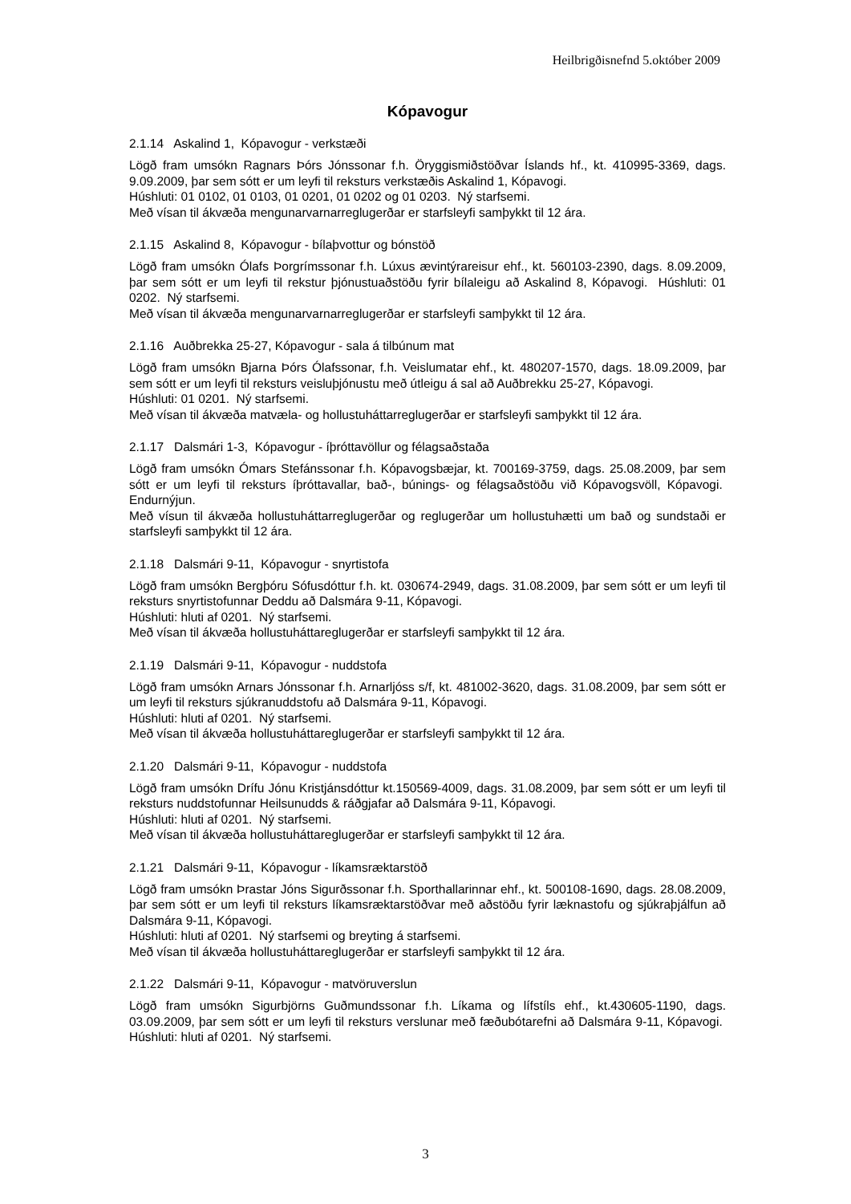Heilbrigðisnefnd 5.október 2009
Kópavogur
2.1.14 Askalind 1, Kópavogur - verkstæði
Lögð fram umsókn Ragnars Þórs Jónssonar f.h. Öryggismiðstöðvar Íslands hf., kt. 410995-3369, dags. 9.09.2009, þar sem sótt er um leyfi til reksturs verkstæðis Askalind 1, Kópavogi.
Húshluti: 01 0102, 01 0103, 01 0201, 01 0202 og 01 0203. Ný starfsemi.
Með vísan til ákvæða mengunarvarnarreglugerðar er starfsleyfi samþykkt til 12 ára.
2.1.15 Askalind 8, Kópavogur - bílaþvottur og bónstöð
Lögð fram umsókn Ólafs Þorgrímssonar f.h. Lúxus ævintýrareisur ehf., kt. 560103-2390, dags. 8.09.2009, þar sem sótt er um leyfi til rekstur þjónustuaðstöðu fyrir bílaleigu að Askalind 8, Kópavogi. Húshluti: 01 0202. Ný starfsemi.
Með vísan til ákvæða mengunarvarnarreglugerðar er starfsleyfi samþykkt til 12 ára.
2.1.16 Auðbrekka 25-27, Kópavogur - sala á tilbúnum mat
Lögð fram umsókn Bjarna Þórs Ólafssonar, f.h. Veislumatar ehf., kt. 480207-1570, dags. 18.09.2009, þar sem sótt er um leyfi til reksturs veisluþjónustu með útleigu á sal að Auðbrekku 25-27, Kópavogi.
Húshluti: 01 0201. Ný starfsemi.
Með vísan til ákvæða matvæla- og hollustuháttarreglugerðar er starfsleyfi samþykkt til 12 ára.
2.1.17 Dalsmári 1-3, Kópavogur - íþróttavöllur og félagsaðstaða
Lögð fram umsókn Ómars Stefánssonar f.h. Kópavogsbæjar, kt. 700169-3759, dags. 25.08.2009, þar sem sótt er um leyfi til reksturs íþróttavallar, bað-, búnings- og félagsaðstöðu við Kópavogsvöll, Kópavogi. Endurnýjun.
Með vísun til ákvæða hollustuháttarreglugerðar og reglugerðar um hollustuhætti um bað og sundstaði er starfsleyfi samþykkt til 12 ára.
2.1.18 Dalsmári 9-11, Kópavogur - snyrtistofa
Lögð fram umsókn Bergþóru Sófusdóttur f.h. kt. 030674-2949, dags. 31.08.2009, þar sem sótt er um leyfi til reksturs snyrtistofunnar Deddu að Dalsmára 9-11, Kópavogi.
Húshluti: hluti af 0201. Ný starfsemi.
Með vísan til ákvæða hollustuháttareglugerðar er starfsleyfi samþykkt til 12 ára.
2.1.19 Dalsmári 9-11, Kópavogur - nuddstofa
Lögð fram umsókn Arnars Jónssonar f.h. Arnarljóss s/f, kt. 481002-3620, dags. 31.08.2009, þar sem sótt er um leyfi til reksturs sjúkranuddstofu að Dalsmára 9-11, Kópavogi.
Húshluti: hluti af 0201. Ný starfsemi.
Með vísan til ákvæða hollustuháttareglugerðar er starfsleyfi samþykkt til 12 ára.
2.1.20 Dalsmári 9-11, Kópavogur - nuddstofa
Lögð fram umsókn Drífu Jónu Kristjánsdóttur kt.150569-4009, dags. 31.08.2009, þar sem sótt er um leyfi til reksturs nuddstofunnar Heilsunudds & ráðgjafar að Dalsmára 9-11, Kópavogi.
Húshluti: hluti af 0201. Ný starfsemi.
Með vísan til ákvæða hollustuháttareglugerðar er starfsleyfi samþykkt til 12 ára.
2.1.21 Dalsmári 9-11, Kópavogur - líkamsræktarstöð
Lögð fram umsókn Þrastar Jóns Sigurðssonar f.h. Sporthallarinnar ehf., kt. 500108-1690, dags. 28.08.2009, þar sem sótt er um leyfi til reksturs líkamsræktarstöðvar með aðstöðu fyrir læknastofu og sjúkraþjálfun að Dalsmára 9-11, Kópavogi.
Húshluti: hluti af 0201. Ný starfsemi og breyting á starfsemi.
Með vísan til ákvæða hollustuháttareglugerðar er starfsleyfi samþykkt til 12 ára.
2.1.22 Dalsmári 9-11, Kópavogur - matvöruverslun
Lögð fram umsókn Sigurbjörns Guðmundssonar f.h. Líkama og lífstíls ehf., kt.430605-1190, dags. 03.09.2009, þar sem sótt er um leyfi til reksturs verslunar með fæðubótarefni að Dalsmára 9-11, Kópavogi. Húshluti: hluti af 0201. Ný starfsemi.
3